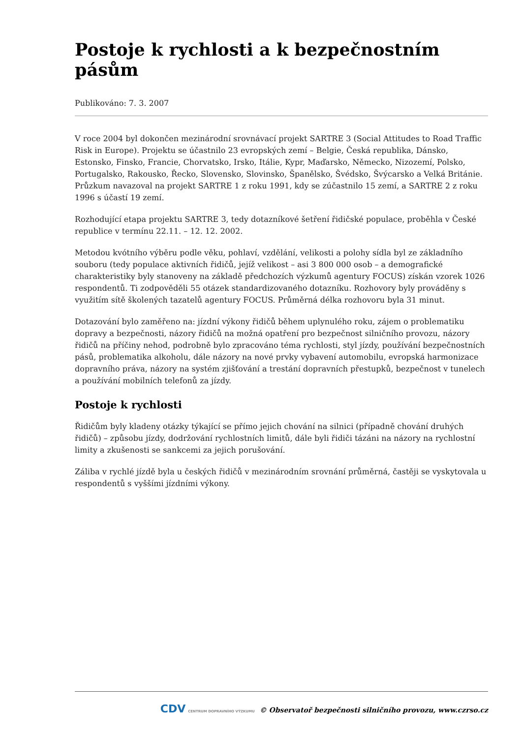Postoje k rychlosti a k bezpečnostním pásům
Publikováno: 7. 3. 2007
V roce 2004 byl dokončen mezinárodní srovnávací projekt SARTRE 3 (Social Attitudes to Road Traffic Risk in Europe). Projektu se účastnilo 23 evropských zemí – Belgie, Česká republika, Dánsko, Estonsko, Finsko, Francie, Chorvatsko, Irsko, Itálie, Kypr, Maďarsko, Německo, Nizozemí, Polsko, Portugalsko, Rakousko, Řecko, Slovensko, Slovinsko, Španělsko, Švédsko, Švýcarsko a Velká Británie. Průzkum navazoval na projekt SARTRE 1 z roku 1991, kdy se zúčastnilo 15 zemí, a SARTRE 2 z roku 1996 s účastí 19 zemí.
Rozhodující etapa projektu SARTRE 3, tedy dotazníkové šetření řidičské populace, proběhla v České republice v termínu 22.11. – 12. 12. 2002.
Metodou kvótního výběru podle věku, pohlaví, vzdělání, velikosti a polohy sídla byl ze základního souboru (tedy populace aktivních řidičů, jejíž velikost – asi 3 800 000 osob – a demografické charakteristiky byly stanoveny na základě předchozích výzkumů agentury FOCUS) získán vzorek 1026 respondentů. Ti zodpověděli 55 otázek standardizovaného dotazníku. Rozhovory byly prováděny s využitím sítě školených tazatelů agentury FOCUS. Průměrná délka rozhovoru byla 31 minut.
Dotazování bylo zaměřeno na: jízdní výkony řidičů během uplynulého roku, zájem o problematiku dopravy a bezpečnosti, názory řidičů na možná opatření pro bezpečnost silničního provozu, názory řidičů na příčiny nehod, podrobně bylo zpracováno téma rychlosti, styl jízdy, používání bezpečnostních pásů, problematika alkoholu, dále názory na nové prvky vybavení automobilu, evropská harmonizace dopravního práva, názory na systém zjišťování a trestání dopravních přestupků, bezpečnost v tunelech a používání mobilních telefonů za jízdy.
Postoje k rychlosti
Řidičům byly kladeny otázky týkající se přímo jejich chování na silnici (případně chování druhých řidičů) – způsobu jízdy, dodržování rychlostních limitů, dále byli řidiči tázáni na názory na rychlostní limity a zkušenosti se sankcemi za jejich porušování.
Záliba v rychlé jízdě byla u českých řidičů v mezinárodním srovnání průměrná, častěji se vyskytovala u respondentů s vyššími jízdními výkony.
CDV CENTRUM DOPRAVNÍHO VÝZKUMU © Observatoř bezpečnosti silničního provozu, www.czrso.cz